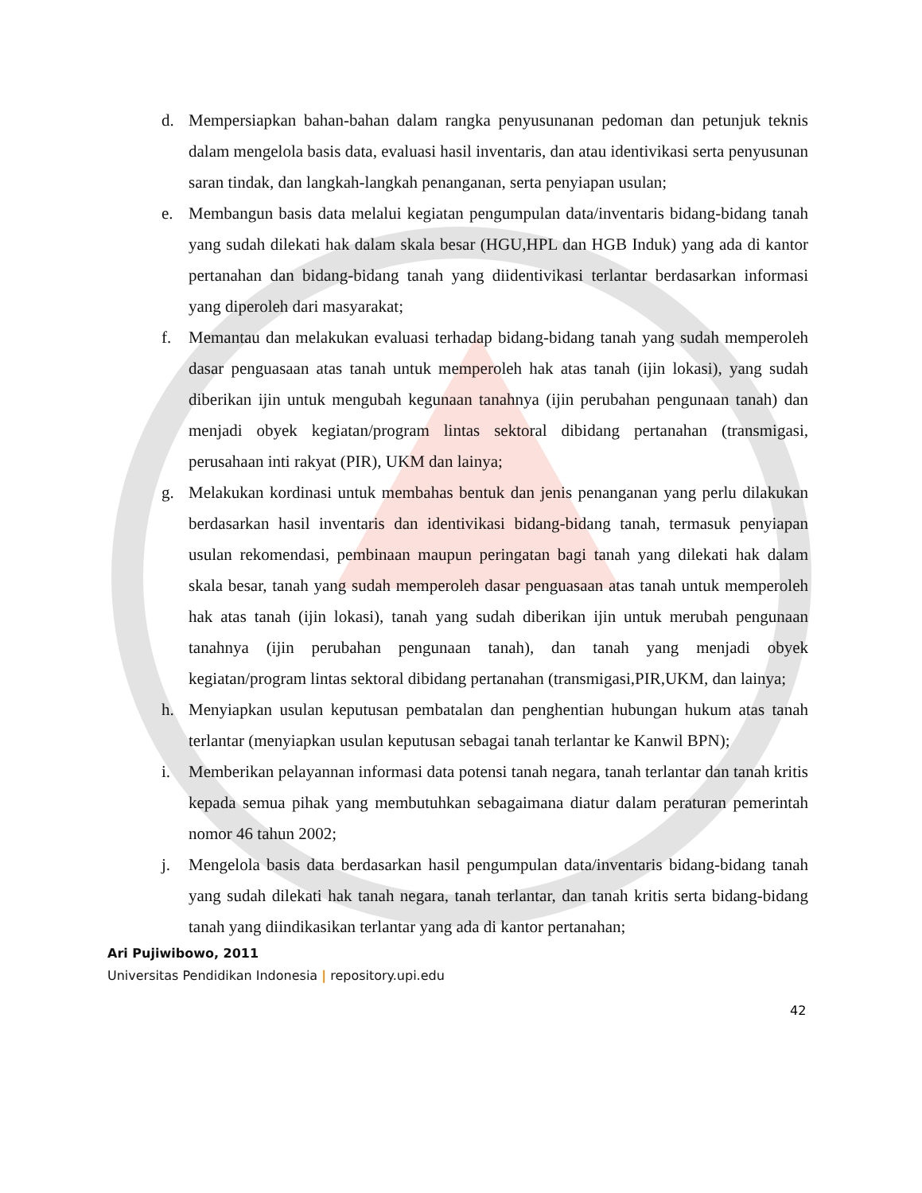d. Mempersiapkan bahan-bahan dalam rangka penyusunanan pedoman dan petunjuk teknis dalam mengelola basis data, evaluasi hasil inventaris, dan atau identivikasi serta penyusunan saran tindak, dan langkah-langkah penanganan, serta penyiapan usulan;
e. Membangun basis data melalui kegiatan pengumpulan data/inventaris bidang-bidang tanah yang sudah dilekati hak dalam skala besar (HGU,HPL dan HGB Induk) yang ada di kantor pertanahan dan bidang-bidang tanah yang diidentivikasi terlantar berdasarkan informasi yang diperoleh dari masyarakat;
f. Memantau dan melakukan evaluasi terhadap bidang-bidang tanah yang sudah memperoleh dasar penguasaan atas tanah untuk memperoleh hak atas tanah (ijin lokasi), yang sudah diberikan ijin untuk mengubah kegunaan tanahnya (ijin perubahan pengunaan tanah) dan menjadi obyek kegiatan/program lintas sektoral dibidang pertanahan (transmigasi, perusahaan inti rakyat (PIR), UKM dan lainya;
g. Melakukan kordinasi untuk membahas bentuk dan jenis penanganan yang perlu dilakukan berdasarkan hasil inventaris dan identivikasi bidang-bidang tanah, termasuk penyiapan usulan rekomendasi, pembinaan maupun peringatan bagi tanah yang dilekati hak dalam skala besar, tanah yang sudah memperoleh dasar penguasaan atas tanah untuk memperoleh hak atas tanah (ijin lokasi), tanah yang sudah diberikan ijin untuk merubah pengunaan tanahnya (ijin perubahan pengunaan tanah), dan tanah yang menjadi obyek kegiatan/program lintas sektoral dibidang pertanahan (transmigasi,PIR,UKM, dan lainya;
h. Menyiapkan usulan keputusan pembatalan dan penghentian hubungan hukum atas tanah terlantar (menyiapkan usulan keputusan sebagai tanah terlantar ke Kanwil BPN);
i. Memberikan pelayannan informasi data potensi tanah negara, tanah terlantar dan tanah kritis kepada semua pihak yang membutuhkan sebagaimana diatur dalam peraturan pemerintah nomor 46 tahun 2002;
j. Mengelola basis data berdasarkan hasil pengumpulan data/inventaris bidang-bidang tanah yang sudah dilekati hak tanah negara, tanah terlantar, dan tanah kritis serta bidang-bidang tanah yang diindikasikan terlantar yang ada di kantor pertanahan;
Ari Pujiwibowo, 2011
Universitas Pendidikan Indonesia | repository.upi.edu
42